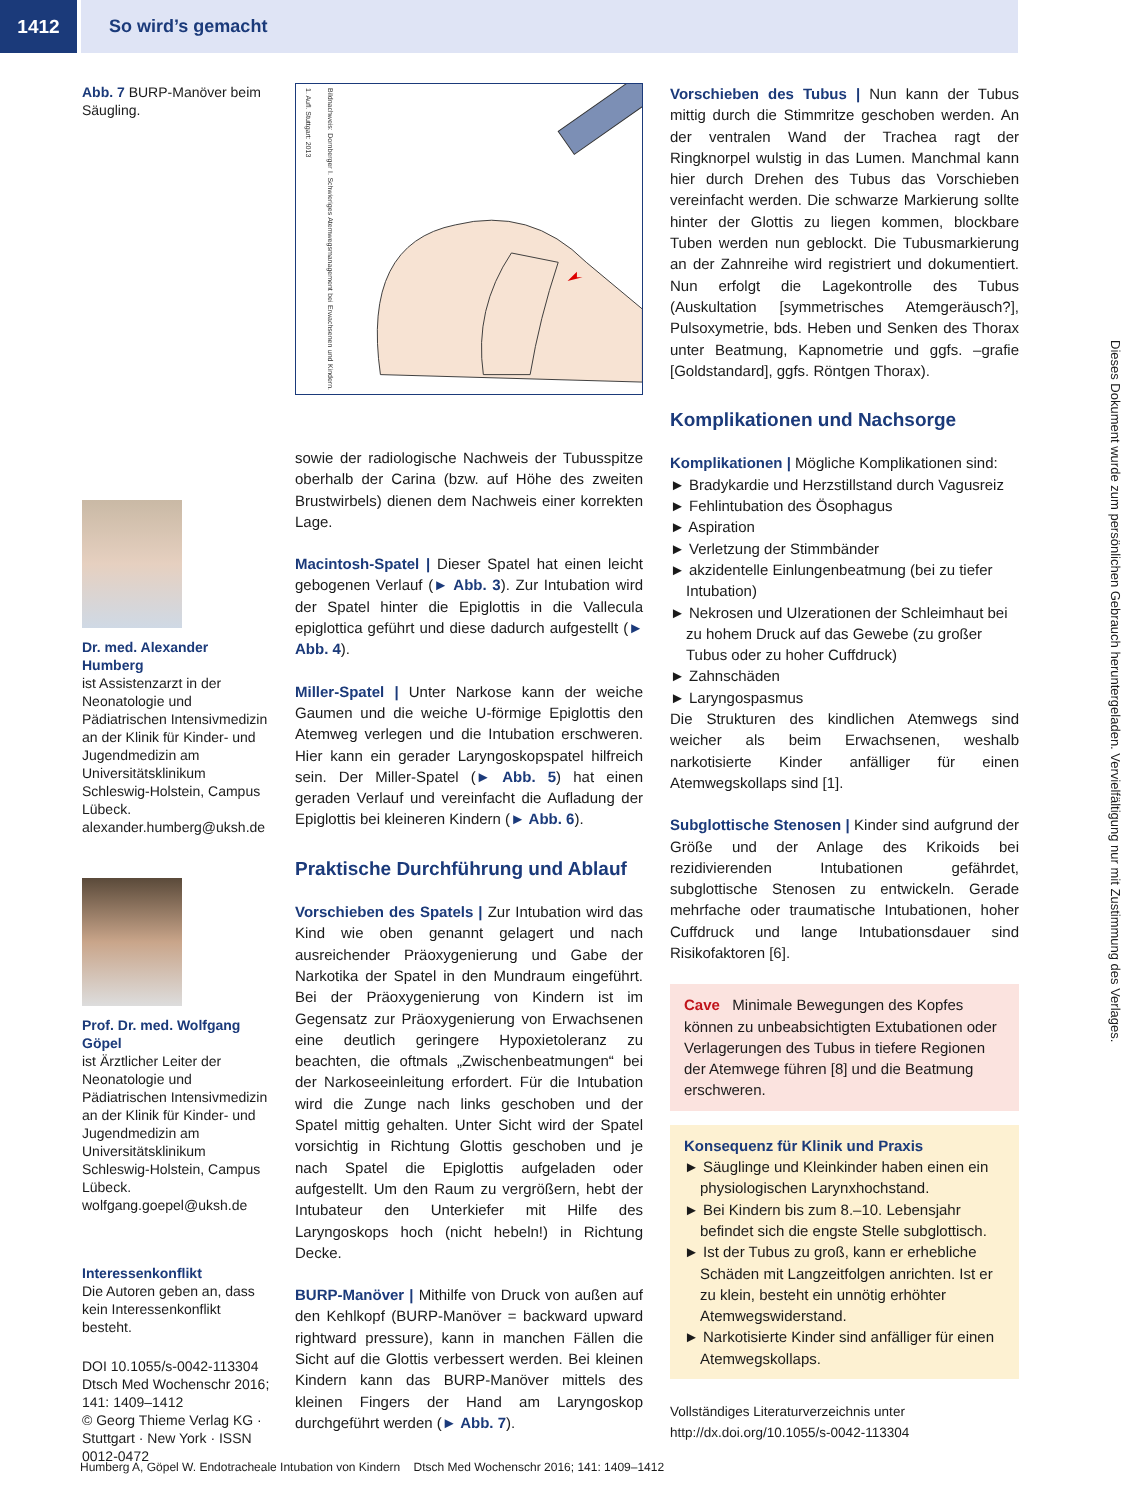1412 So wird’s gemacht
Abb. 7 BURP-Manöver beim Säugling.
Dr. med. Alexander Humberg
ist Assistenzarzt in der Neonatologie und Pädiatrischen Intensivmedizin an der Klinik für Kinder- und Jugendmedizin am Universitätsklinikum Schleswig-Holstein, Campus Lübeck. alexander.humberg@uksh.de
Prof. Dr. med. Wolfgang Göpel
ist Ärztlicher Leiter der Neonatologie und Pädiatrischen Intensivmedizin an der Klinik für Kinder- und Jugendmedizin am Universitätsklinikum Schleswig-Holstein, Campus Lübeck. wolfgang.goepel@uksh.de
Interessenkonflikt
Die Autoren geben an, dass kein Interessenkonflikt besteht.
DOI 10.1055/s-0042-113304
Dtsch Med Wochenschr 2016; 141: 1409–1412
© Georg Thieme Verlag KG · Stuttgart · New York · ISSN 0012-0472
Bildnachweis: Dornberger I. Schwieriges Atemwegsmanagement bei Erwachsenen und Kindern. 1. Aufl. Stuttgart: 2013
sowie der radiologische Nachweis der Tubusspitze oberhalb der Carina (bzw. auf Höhe des zweiten Brustwirbels) dienen dem Nachweis einer korrekten Lage.
Macintosh-Spatel | Dieser Spatel hat einen leicht gebogenen Verlauf (► Abb. 3). Zur Intubation wird der Spatel hinter die Epiglottis in die Vallecula epiglottica geführt und diese dadurch aufgestellt (► Abb. 4).
Miller-Spatel | Unter Narkose kann der weiche Gaumen und die weiche U-förmige Epiglottis den Atemweg verlegen und die Intubation erschweren. Hier kann ein gerader Laryngoskopspatel hilfreich sein. Der Miller-Spatel (► Abb. 5) hat einen geraden Verlauf und vereinfacht die Aufladung der Epiglottis bei kleineren Kindern (► Abb. 6).
Praktische Durchführung und Ablauf
Vorschieben des Spatels | Zur Intubation wird das Kind wie oben genannt gelagert und nach ausreichender Präoxygenierung und Gabe der Narkotika der Spatel in den Mundraum eingeführt. Bei der Präoxygenierung von Kindern ist im Gegensatz zur Präoxygenierung von Erwachsenen eine deutlich geringere Hypoxietoleranz zu beachten, die oftmals „Zwischenbeatmungen“ bei der Narkoseeinleitung erfordert. Für die Intubation wird die Zunge nach links geschoben und der Spatel mittig gehalten. Unter Sicht wird der Spatel vorsichtig in Richtung Glottis geschoben und je nach Spatel die Epiglottis aufgeladen oder aufgestellt. Um den Raum zu vergrößern, hebt der Intubateur den Unterkiefer mit Hilfe des Laryngoskops hoch (nicht hebeln!) in Richtung Decke.
BURP-Manöver | Mithilfe von Druck von außen auf den Kehlkopf (BURP-Manöver = backward upward rightward pressure), kann in manchen Fällen die Sicht auf die Glottis verbessert werden. Bei kleinen Kindern kann das BURP-Manöver mittels des kleinen Fingers der Hand am Laryngoskop durchgeführt werden (► Abb. 7).
Vorschieben des Tubus | Nun kann der Tubus mittig durch die Stimmritze geschoben werden. An der ventralen Wand der Trachea ragt der Ringknorpel wulstig in das Lumen. Manchmal kann hier durch Drehen des Tubus das Vorschieben vereinfacht werden. Die schwarze Markierung sollte hinter der Glottis zu liegen kommen, blockbare Tuben werden nun geblockt. Die Tubusmarkierung an der Zahnreihe wird registriert und dokumentiert. Nun erfolgt die Lagekontrolle des Tubus (Auskultation [symmetrisches Atemgeräusch?], Pulsoxymetrie, bds. Heben und Senken des Thorax unter Beatmung, Kapnometrie und ggfs. –grafie [Goldstandard], ggfs. Röntgen Thorax).
Komplikationen und Nachsorge
Komplikationen | Mögliche Komplikationen sind:
► Bradykardie und Herzstillstand durch Vagusreiz
► Fehlintubation des Ösophagus
► Aspiration
► Verletzung der Stimmbänder
► akzidentelle Einlungenbeatmung (bei zu tiefer Intubation)
► Nekrosen und Ulzerationen der Schleimhaut bei zu hohem Druck auf das Gewebe (zu großer Tubus oder zu hoher Cuffdruck)
► Zahnschäden
► Laryngospasmus
Die Strukturen des kindlichen Atemwegs sind weicher als beim Erwachsenen, weshalb narkotisierte Kinder anfälliger für einen Atemwegskollaps sind [1].
Subglottische Stenosen | Kinder sind aufgrund der Größe und der Anlage des Krikoids bei rezidivierenden Intubationen gefährdet, subglottische Stenosen zu entwickeln. Gerade mehrfache oder traumatische Intubationen, hoher Cuffdruck und lange Intubationsdauer sind Risikofaktoren [6].
Cave Minimale Bewegungen des Kopfes können zu unbeabsichtigten Extubationen oder Verlagerungen des Tubus in tiefere Regionen der Atemwege führen [8] und die Beatmung erschweren.
Konsequenz für Klinik und Praxis
► Säuglinge und Kleinkinder haben einen ein physiologischen Larynxhochstand.
► Bei Kindern bis zum 8.–10. Lebensjahr befindet sich die engste Stelle subglottisch.
► Ist der Tubus zu groß, kann er erhebliche Schäden mit Langzeitfolgen anrichten. Ist er zu klein, besteht ein unnötig erhöhter Atemwegswiderstand.
► Narkotisierte Kinder sind anfälliger für einen Atemwegskollaps.
Vollständiges Literaturverzeichnis unter http://dx.doi.org/10.1055/s-0042-113304
Dieses Dokument wurde zum persönlichen Gebrauch heruntergeladen. Vervielfältigung nur mit Zustimmung des Verlages.
Humberg A, Göpel W. Endotracheale Intubation von Kindern Dtsch Med Wochenschr 2016; 141: 1409–1412